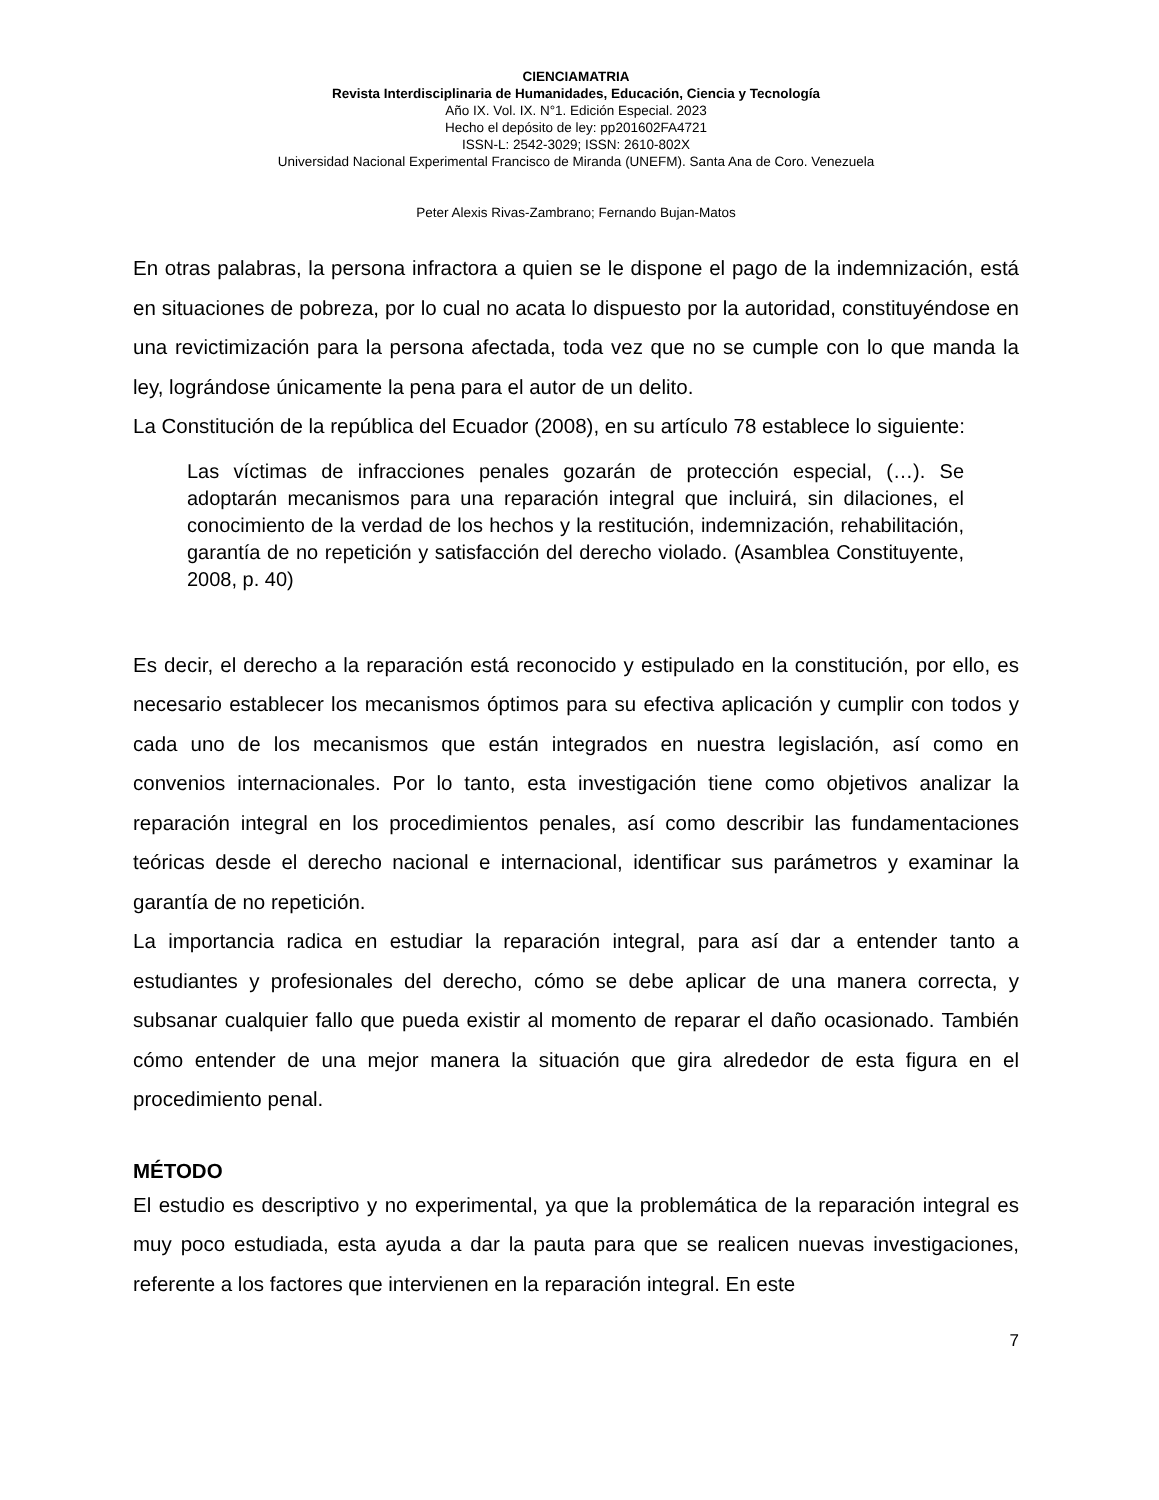CIENCIAMATRIA
Revista Interdisciplinaria de Humanidades, Educación, Ciencia y Tecnología
Año IX. Vol. IX. N°1. Edición Especial. 2023
Hecho el depósito de ley: pp201602FA4721
ISSN-L: 2542-3029; ISSN: 2610-802X
Universidad Nacional Experimental Francisco de Miranda (UNEFM). Santa Ana de Coro. Venezuela
Peter Alexis Rivas-Zambrano; Fernando Bujan-Matos
En otras palabras, la persona infractora a quien se le dispone el pago de la indemnización, está en situaciones de pobreza, por lo cual no acata lo dispuesto por la autoridad, constituyéndose en una revictimización para la persona afectada, toda vez que no se cumple con lo que manda la ley, lográndose únicamente la pena para el autor de un delito.
La Constitución de la república del Ecuador (2008), en su artículo 78 establece lo siguiente:
Las víctimas de infracciones penales gozarán de protección especial, (…). Se adoptarán mecanismos para una reparación integral que incluirá, sin dilaciones, el conocimiento de la verdad de los hechos y la restitución, indemnización, rehabilitación, garantía de no repetición y satisfacción del derecho violado. (Asamblea Constituyente, 2008, p. 40)
Es decir, el derecho a la reparación está reconocido y estipulado en la constitución, por ello, es necesario establecer los mecanismos óptimos para su efectiva aplicación y cumplir con todos y cada uno de los mecanismos que están integrados en nuestra legislación, así como en convenios internacionales. Por lo tanto, esta investigación tiene como objetivos analizar la reparación integral en los procedimientos penales, así como describir las fundamentaciones teóricas desde el derecho nacional e internacional, identificar sus parámetros y examinar la garantía de no repetición.
La importancia radica en estudiar la reparación integral, para así dar a entender tanto a estudiantes y profesionales del derecho, cómo se debe aplicar de una manera correcta, y subsanar cualquier fallo que pueda existir al momento de reparar el daño ocasionado. También cómo entender de una mejor manera la situación que gira alrededor de esta figura en el procedimiento penal.
MÉTODO
El estudio es descriptivo y no experimental, ya que la problemática de la reparación integral es muy poco estudiada, esta ayuda a dar la pauta para que se realicen nuevas investigaciones, referente a los factores que intervienen en la reparación integral. En este
7